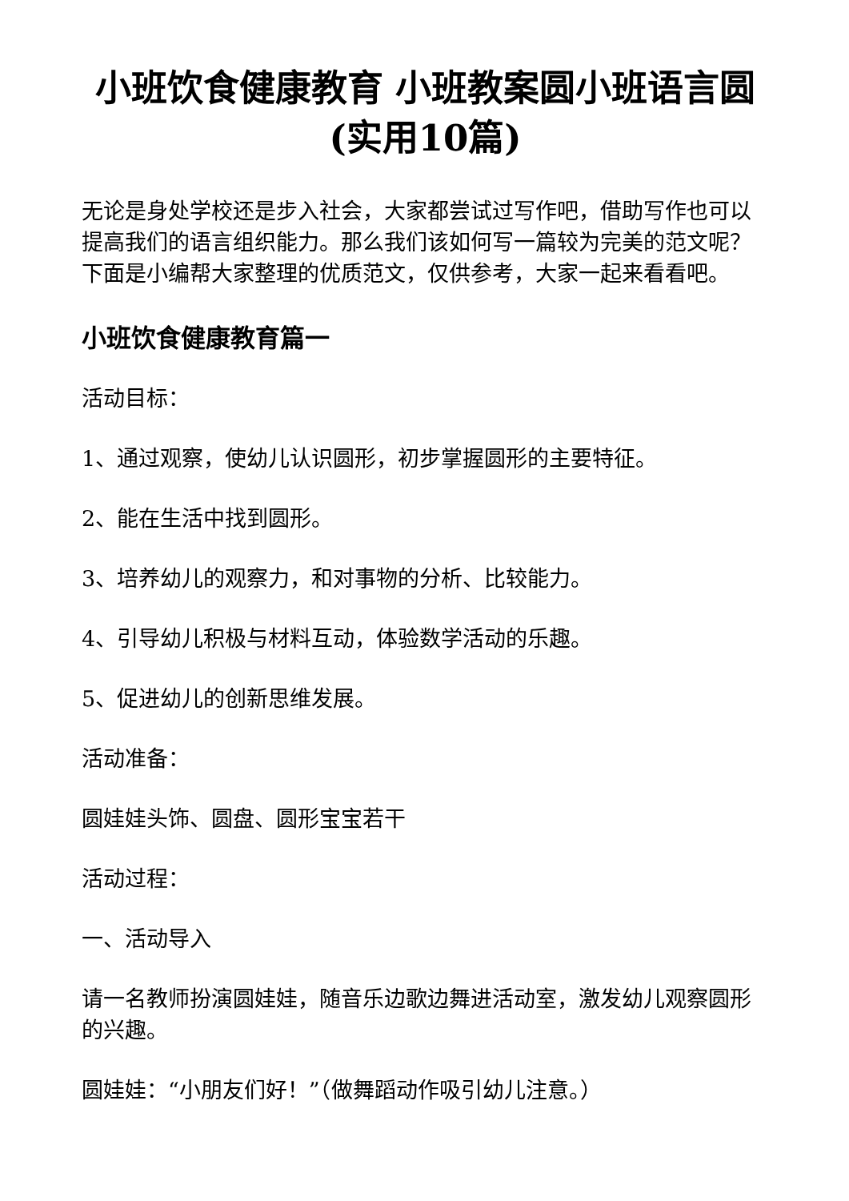小班饮食健康教育 小班教案圆小班语言圆(实用10篇)
无论是身处学校还是步入社会，大家都尝试过写作吧，借助写作也可以提高我们的语言组织能力。那么我们该如何写一篇较为完美的范文呢？下面是小编帮大家整理的优质范文，仅供参考，大家一起来看看吧。
小班饮食健康教育篇一
活动目标：
1、通过观察，使幼儿认识圆形，初步掌握圆形的主要特征。
2、能在生活中找到圆形。
3、培养幼儿的观察力，和对事物的分析、比较能力。
4、引导幼儿积极与材料互动，体验数学活动的乐趣。
5、促进幼儿的创新思维发展。
活动准备：
圆娃娃头饰、圆盘、圆形宝宝若干
活动过程：
一、活动导入
请一名教师扮演圆娃娃，随音乐边歌边舞进活动室，激发幼儿观察圆形的兴趣。
圆娃娃：“小朋友们好！”（做舞蹈动作吸引幼儿注意。）